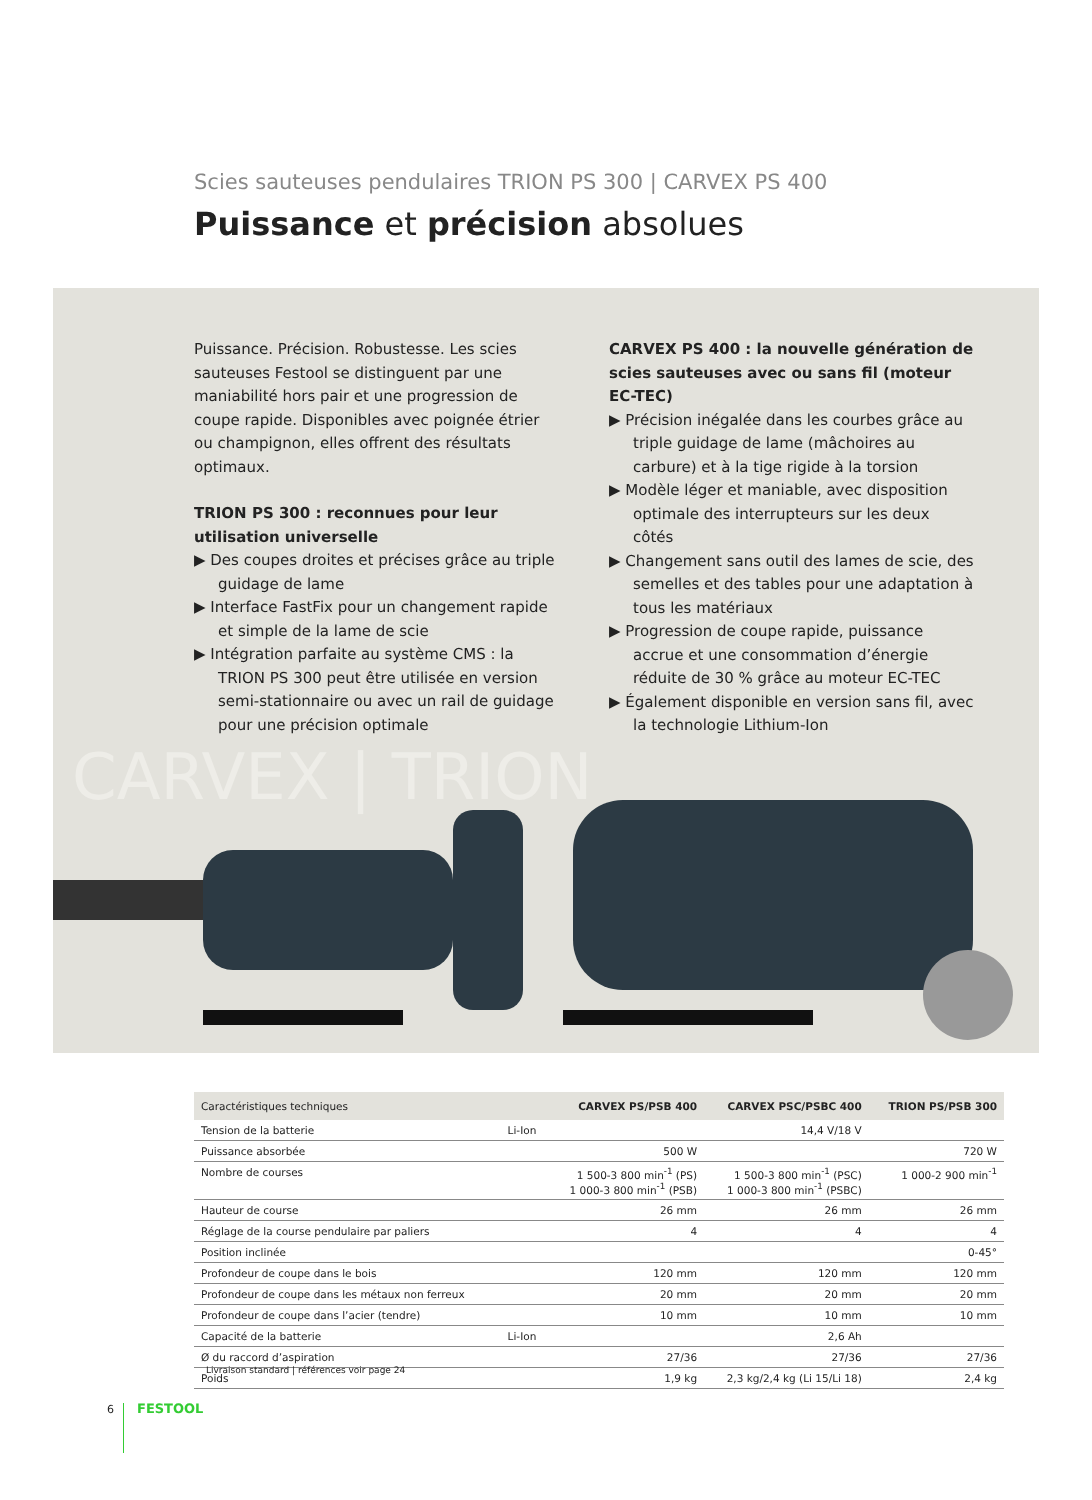Scies sauteuses pendulaires TRION PS 300 | CARVEX PS 400
Puissance et précision absolues
Puissance. Précision. Robustesse. Les scies sauteuses Festool se distinguent par une maniabilité hors pair et une progression de coupe rapide. Disponibles avec poignée étrier ou champignon, elles offrent des résultats optimaux.
TRION PS 300 : reconnues pour leur utilisation universelle
▶ Des coupes droites et précises grâce au triple guidage de lame
▶ Interface FastFix pour un changement rapide et simple de la lame de scie
▶ Intégration parfaite au système CMS : la TRION PS 300 peut être utilisée en version semi-stationnaire ou avec un rail de guidage pour une précision optimale
CARVEX PS 400 : la nouvelle génération de scies sauteuses avec ou sans fil (moteur EC-TEC)
▶ Précision inégalée dans les courbes grâce au triple guidage de lame (mâchoires au carbure) et à la tige rigide à la torsion
▶ Modèle léger et maniable, avec disposition optimale des interrupteurs sur les deux côtés
▶ Changement sans outil des lames de scie, des semelles et des tables pour une adaptation à tous les matériaux
▶ Progression de coupe rapide, puissance accrue et une consommation d’énergie réduite de 30 % grâce au moteur EC-TEC
▶ Également disponible en version sans fil, avec la technologie Lithium-Ion
CARVEX | TRION
| Caractéristiques techniques | | CARVEX PS/PSB 400 | CARVEX PSC/PSBC 400 | TRION PS/PSB 300 |
| --- | --- | --- | --- | --- |
| Tension de la batterie | Li-Ion | | 14,4 V/18 V | |
| Puissance absorbée | | 500 W | | 720 W |
| Nombre de courses | | 1 500-3 800 min<sup>-1</sup> (PS) 1 000-3 800 min<sup>-1</sup> (PSB) | 1 500-3 800 min<sup>-1</sup> (PSC) 1 000-3 800 min<sup>-1</sup> (PSBC) | 1 000-2 900 min<sup>-1</sup> |
| Hauteur de course | | 26 mm | 26 mm | 26 mm |
| Réglage de la course pendulaire par paliers | | 4 | 4 | 4 |
| Position inclinée | | | | 0-45° |
| Profondeur de coupe dans le bois | | 120 mm | 120 mm | 120 mm |
| Profondeur de coupe dans les métaux non ferreux | | 20 mm | 20 mm | 20 mm |
| Profondeur de coupe dans l’acier (tendre) | | 10 mm | 10 mm | 10 mm |
| Capacité de la batterie | Li-Ion | | 2,6 Ah | |
| Ø du raccord d’aspiration | | 27/36 | 27/36 | 27/36 |
| Poids | | 1,9 kg | 2,3 kg/2,4 kg (Li 15/Li 18) | 2,4 kg |
Livraison standard | références voir page 24
6 FESTOOL